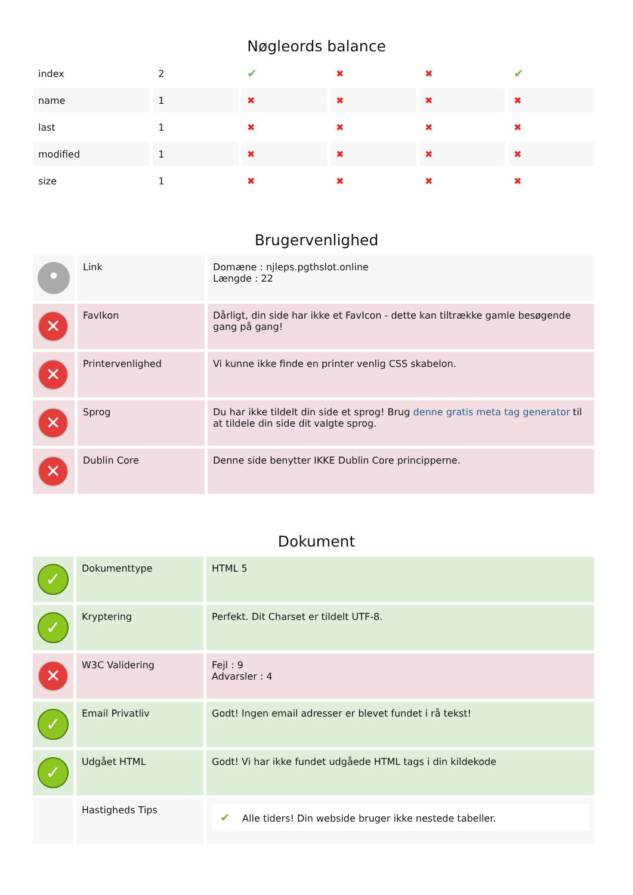Nøgleords balance
| index | 2 | ✔ | ✖ | ✖ | ✔ |
| name | 1 | ✖ | ✖ | ✖ | ✖ |
| last | 1 | ✖ | ✖ | ✖ | ✖ |
| modified | 1 | ✖ | ✖ | ✖ | ✖ |
| size | 1 | ✖ | ✖ | ✖ | ✖ |
Brugervenlighed
| • | Link | Domæne : njleps.pgthslot.online Længde : 22 |
| ✕ | FavIkon | Dårligt, din side har ikke et FavIcon - dette kan tiltrække gamle besøgende gang på gang! |
| ✕ | Printervenlighed | Vi kunne ikke finde en printer venlig CSS skabelon. |
| ✕ | Sprog | Du har ikke tildelt din side et sprog! Brug denne gratis meta tag generator til at tildele din side dit valgte sprog. |
| ✕ | Dublin Core | Denne side benytter IKKE Dublin Core principperne. |
Dokument
| ✓ | Dokumenttype | HTML 5 |
| ✓ | Kryptering | Perfekt. Dit Charset er tildelt UTF-8. |
| ✕ | W3C Validering | Fejl : 9 Advarsler : 4 |
| ✓ | Email Privatliv | Godt! Ingen email adresser er blevet fundet i rå tekst! |
| ✓ | Udgået HTML | Godt! Vi har ikke fundet udgåede HTML tags i din kildekode |
| | Hastigheds Tips | ✔ Alle tiders! Din webside bruger ikke nestede tabeller. |